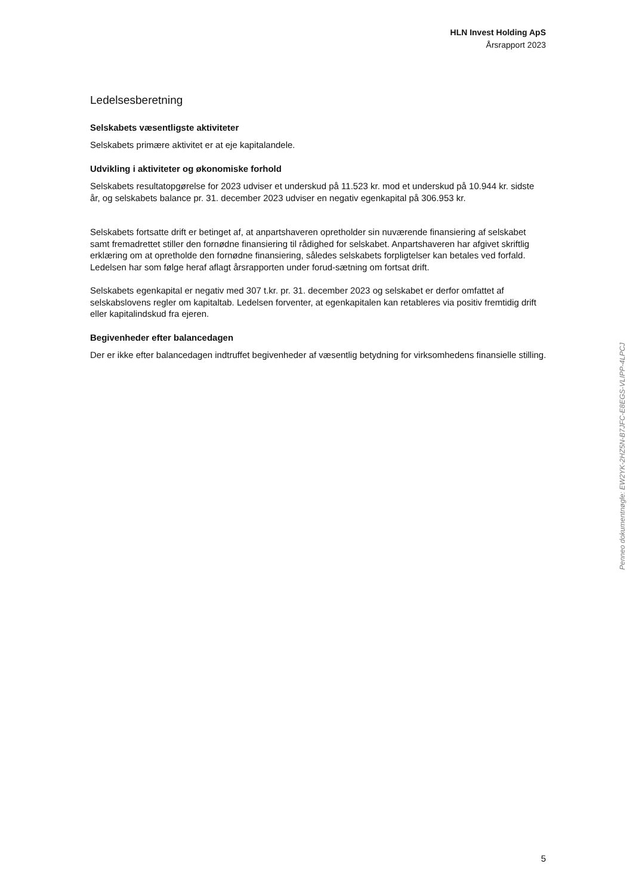HLN Invest Holding ApS
Årsrapport 2023
Ledelsesberetning
Selskabets væsentligste aktiviteter
Selskabets primære aktivitet er at eje kapitalandele.
Udvikling i aktiviteter og økonomiske forhold
Selskabets resultatopgørelse for 2023 udviser et underskud på 11.523 kr. mod et underskud på 10.944 kr. sidste år, og selskabets balance pr. 31. december 2023 udviser en negativ egenkapital på 306.953 kr.
Selskabets fortsatte drift er betinget af, at anpartshaveren opretholder sin nuværende finansiering af selskabet samt fremadrettet stiller den fornødne finansiering til rådighed for selskabet. Anpartshaveren har afgivet skriftlig erklæring om at opretholde den fornødne finansiering, således selskabets forpligtelser kan betales ved forfald. Ledelsen har som følge heraf aflagt årsrapporten under forud-sætning om fortsat drift.
Selskabets egenkapital er negativ med 307 t.kr. pr. 31. december 2023 og selskabet er derfor omfattet af selskabslovens regler om kapitaltab. Ledelsen forventer, at egenkapitalen kan retableres via positiv fremtidig drift eller kapitalindskud fra ejeren.
Begivenheder efter balancedagen
Der er ikke efter balancedagen indtruffet begivenheder af væsentlig betydning for virksomhedens finansielle stilling.
Penneo dokumentnøgle: EW2YK-2HZ5N-B7JFC-E8EGS-VLIPP-4LPCJ
5